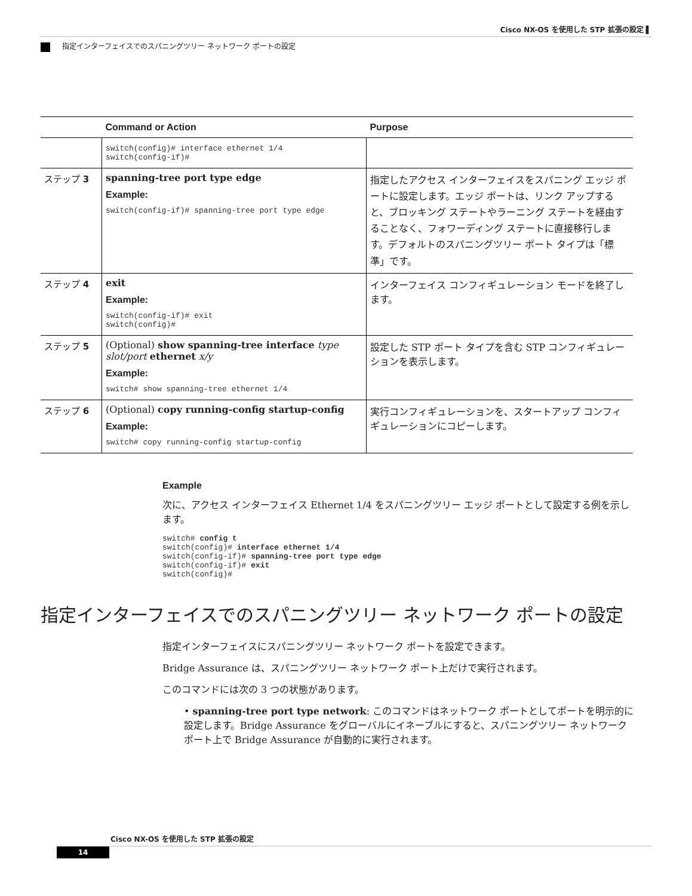Cisco NX-OS を使用した STP 拡張の設定 ▌
指定インターフェイスでのスパニングツリー ネットワーク ポートの設定
| | Command or Action | Purpose |
| --- | --- | --- |
| | switch(config)# interface ethernet 1/4 switch(config-if)# | |
| ステップ 3 | spanning-tree port type edge Example: switch(config-if)# spanning-tree port type edge | 指定したアクセス インターフェイスをスパニング エッジ ポートに設定します。エッジ ポートは、リンク アップすると、ブロッキング ステートやラーニング ステートを経由することなく、フォワーディング ステートに直接移行します。デフォルトのスパニングツリー ポート タイプは「標準」です。 |
| ステップ 4 | exit Example: switch(config-if)# exit switch(config)# | インターフェイス コンフィギュレーション モードを終了します。 |
| ステップ 5 | (Optional) show spanning-tree interface type slot/port ethernet x/y Example: switch# show spanning-tree ethernet 1/4 | 設定した STP ポート タイプを含む STP コンフィギュレーションを表示します。 |
| ステップ 6 | (Optional) copy running-config startup-config Example: switch# copy running-config startup-config | 実行コンフィギュレーションを、スタートアップ コンフィギュレーションにコピーします。 |
Example
次に、アクセス インターフェイス Ethernet 1/4 をスパニングツリー エッジ ポートとして設定する例を示します。
switch# config t
switch(config)# interface ethernet 1/4
switch(config-if)# spanning-tree port type edge
switch(config-if)# exit
switch(config)#
指定インターフェイスでのスパニングツリー ネットワーク ポートの設定
指定インターフェイスにスパニングツリー ネットワーク ポートを設定できます。
Bridge Assurance は、スパニングツリー ネットワーク ポート上だけで実行されます。
このコマンドには次の 3 つの状態があります。
• spanning-tree port type network: このコマンドはネットワーク ポートとしてポートを明示的に設定します。Bridge Assurance をグローバルにイネーブルにすると、スパニングツリー ネットワーク ポート上で Bridge Assurance が自動的に実行されます。
Cisco NX-OS を使用した STP 拡張の設定
14